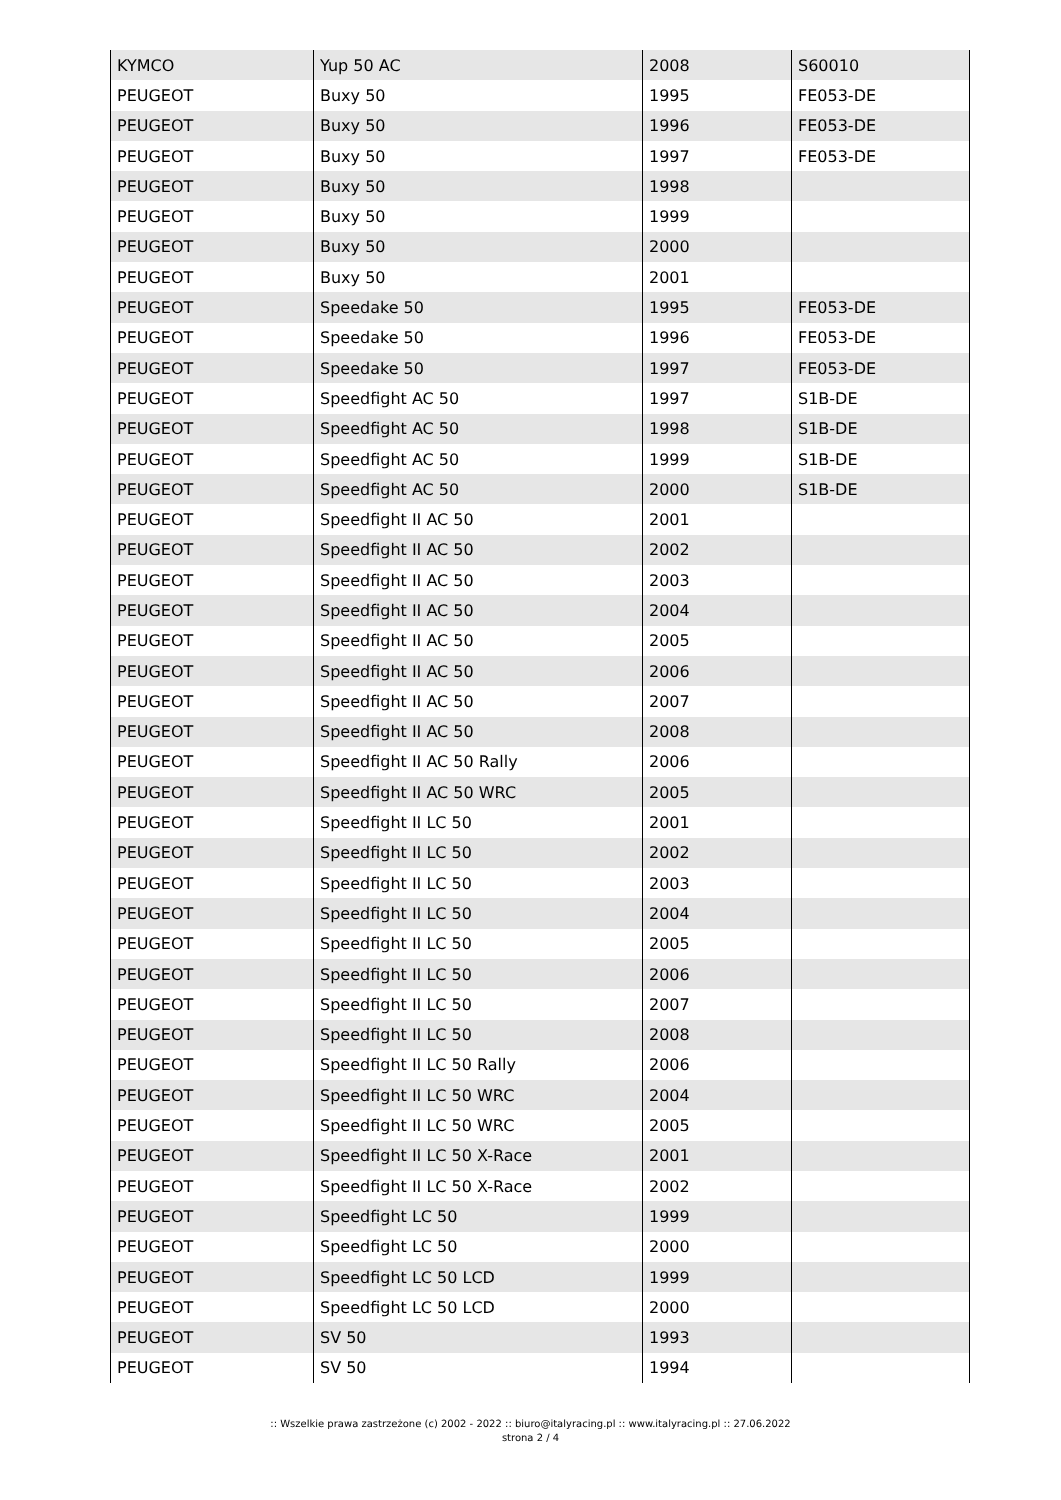| KYMCO | Yup 50 AC | 2008 | S60010 |
| PEUGEOT | Buxy 50 | 1995 | FE053-DE |
| PEUGEOT | Buxy 50 | 1996 | FE053-DE |
| PEUGEOT | Buxy 50 | 1997 | FE053-DE |
| PEUGEOT | Buxy 50 | 1998 | |
| PEUGEOT | Buxy 50 | 1999 | |
| PEUGEOT | Buxy 50 | 2000 | |
| PEUGEOT | Buxy 50 | 2001 | |
| PEUGEOT | Speedake 50 | 1995 | FE053-DE |
| PEUGEOT | Speedake 50 | 1996 | FE053-DE |
| PEUGEOT | Speedake 50 | 1997 | FE053-DE |
| PEUGEOT | Speedfight AC 50 | 1997 | S1B-DE |
| PEUGEOT | Speedfight AC 50 | 1998 | S1B-DE |
| PEUGEOT | Speedfight AC 50 | 1999 | S1B-DE |
| PEUGEOT | Speedfight AC 50 | 2000 | S1B-DE |
| PEUGEOT | Speedfight II AC 50 | 2001 | |
| PEUGEOT | Speedfight II AC 50 | 2002 | |
| PEUGEOT | Speedfight II AC 50 | 2003 | |
| PEUGEOT | Speedfight II AC 50 | 2004 | |
| PEUGEOT | Speedfight II AC 50 | 2005 | |
| PEUGEOT | Speedfight II AC 50 | 2006 | |
| PEUGEOT | Speedfight II AC 50 | 2007 | |
| PEUGEOT | Speedfight II AC 50 | 2008 | |
| PEUGEOT | Speedfight II AC 50 Rally | 2006 | |
| PEUGEOT | Speedfight II AC 50 WRC | 2005 | |
| PEUGEOT | Speedfight II LC 50 | 2001 | |
| PEUGEOT | Speedfight II LC 50 | 2002 | |
| PEUGEOT | Speedfight II LC 50 | 2003 | |
| PEUGEOT | Speedfight II LC 50 | 2004 | |
| PEUGEOT | Speedfight II LC 50 | 2005 | |
| PEUGEOT | Speedfight II LC 50 | 2006 | |
| PEUGEOT | Speedfight II LC 50 | 2007 | |
| PEUGEOT | Speedfight II LC 50 | 2008 | |
| PEUGEOT | Speedfight II LC 50 Rally | 2006 | |
| PEUGEOT | Speedfight II LC 50 WRC | 2004 | |
| PEUGEOT | Speedfight II LC 50 WRC | 2005 | |
| PEUGEOT | Speedfight II LC 50 X-Race | 2001 | |
| PEUGEOT | Speedfight II LC 50 X-Race | 2002 | |
| PEUGEOT | Speedfight LC 50 | 1999 | |
| PEUGEOT | Speedfight LC 50 | 2000 | |
| PEUGEOT | Speedfight LC 50 LCD | 1999 | |
| PEUGEOT | Speedfight LC 50 LCD | 2000 | |
| PEUGEOT | SV 50 | 1993 | |
| PEUGEOT | SV 50 | 1994 | |
:: Wszelkie prawa zastrzeżone (c) 2002 - 2022 :: biuro@italyracing.pl :: www.italyracing.pl :: 27.06.2022
strona 2 / 4